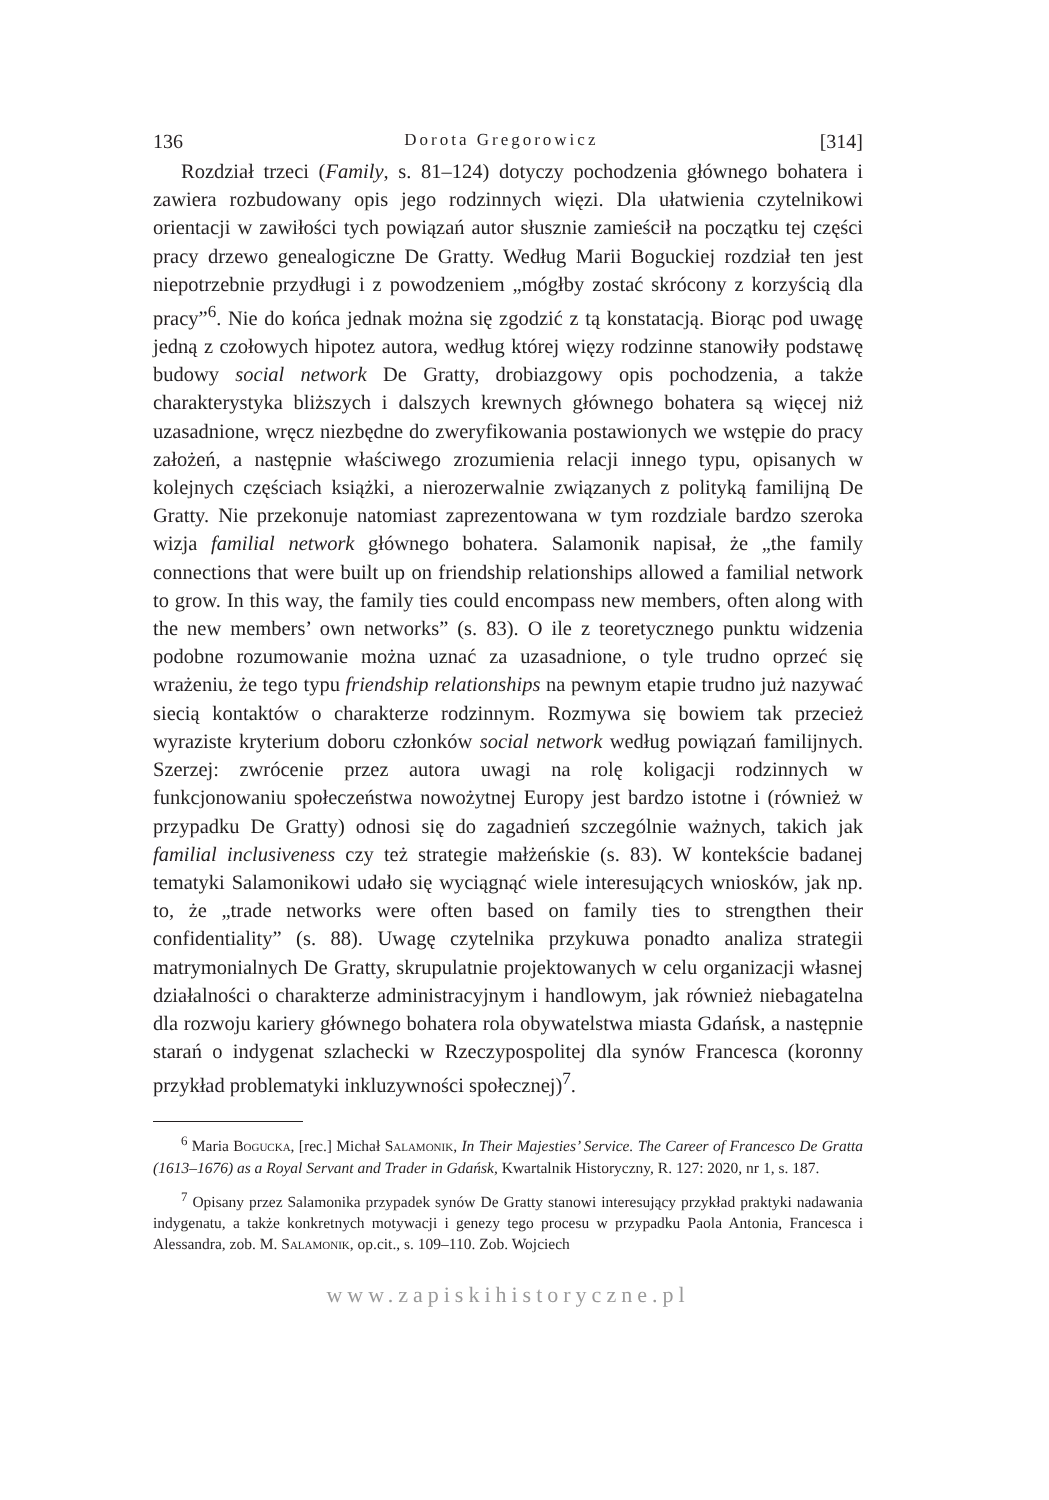136 Dorota Gregorowicz [314]
Rozdział trzeci (Family, s. 81–124) dotyczy pochodzenia głównego bohatera i zawiera rozbudowany opis jego rodzinnych więzi. Dla ułatwienia czytelnikowi orientacji w zawiłości tych powiązań autor słusznie zamieścił na początku tej części pracy drzewo genealogiczne De Gratty. Według Marii Boguckiej rozdział ten jest niepotrzebnie przydługi i z powodzeniem „mógłby zostać skrócony z korzyścią dla pracy”<sup>6</sup>. Nie do końca jednak można się zgodzić z tą konstatacją. Biorąc pod uwagę jedną z czołowych hipotez autora, według której więzy rodzinne stanowiły podstawę budowy social network De Gratty, drobiazgowy opis pochodzenia, a także charakterystyka bliższych i dalszych krewnych głównego bohatera są więcej niż uzasadnione, wręcz niezbędne do zweryfikowania postawionych we wstępie do pracy założeń, a następnie właściwego zrozumienia relacji innego typu, opisanych w kolejnych częściach książki, a nierozerwalnie związanych z polityką familijną De Gratty. Nie przekonuje natomiast zaprezentowana w tym rozdziale bardzo szeroka wizja familial network głównego bohatera. Salamonik napisał, że „the family connections that were built up on friendship relationships allowed a familial network to grow. In this way, the family ties could encompass new members, often along with the new members’ own networks” (s. 83). O ile z teoretycznego punktu widzenia podobne rozumowanie można uznać za uzasadnione, o tyle trudno oprzeć się wrażeniu, że tego typu friendship relationships na pewnym etapie trudno już nazywać siecią kontaktów o charakterze rodzinnym. Rozmywa się bowiem tak przecież wyraziste kryterium doboru członków social network według powiązań familijnych. Szerzej: zwrócenie przez autora uwagi na rolę koligacji rodzinnych w funkcjonowaniu społeczeństwa nowożytnej Europy jest bardzo istotne i (również w przypadku De Gratty) odnosi się do zagadnień szczególnie ważnych, takich jak familial inclusiveness czy też strategie małżeńskie (s. 83). W kontekście badanej tematyki Salamonikowi udało się wyciągnąć wiele interesujących wniosków, jak np. to, że „trade networks were often based on family ties to strengthen their confidentiality” (s. 88). Uwagę czytelnika przykuwa ponadto analiza strategii matrymonialnych De Gratty, skrupulatnie projektowanych w celu organizacji własnej działalności o charakterze administracyjnym i handlowym, jak również niebagatelna dla rozwoju kariery głównego bohatera rola obywatelstwa miasta Gdańsk, a następnie starań o indygenat szlachecki w Rzeczypospolitej dla synów Francesca (koronny przykład problematyki inkluzywności społecznej)<sup>7</sup>.
<sup>6</sup> Maria Bogucka, [rec.] Michał Salamonik, In Their Majesties’ Service. The Career of Francesco De Gratta (1613–1676) as a Royal Servant and Trader in Gdańsk, Kwartalnik Historyczny, R. 127: 2020, nr 1, s. 187.
<sup>7</sup> Opisany przez Salamonika przypadek synów De Gratty stanowi interesujący przykład praktyki nadawania indygenatu, a także konkretnych motywacji i genezy tego procesu w przypadku Paola Antonia, Francesca i Alessandra, zob. M. Salamonik, op.cit., s. 109–110. Zob. Wojciech
www.zapiskihistoryczne.pl